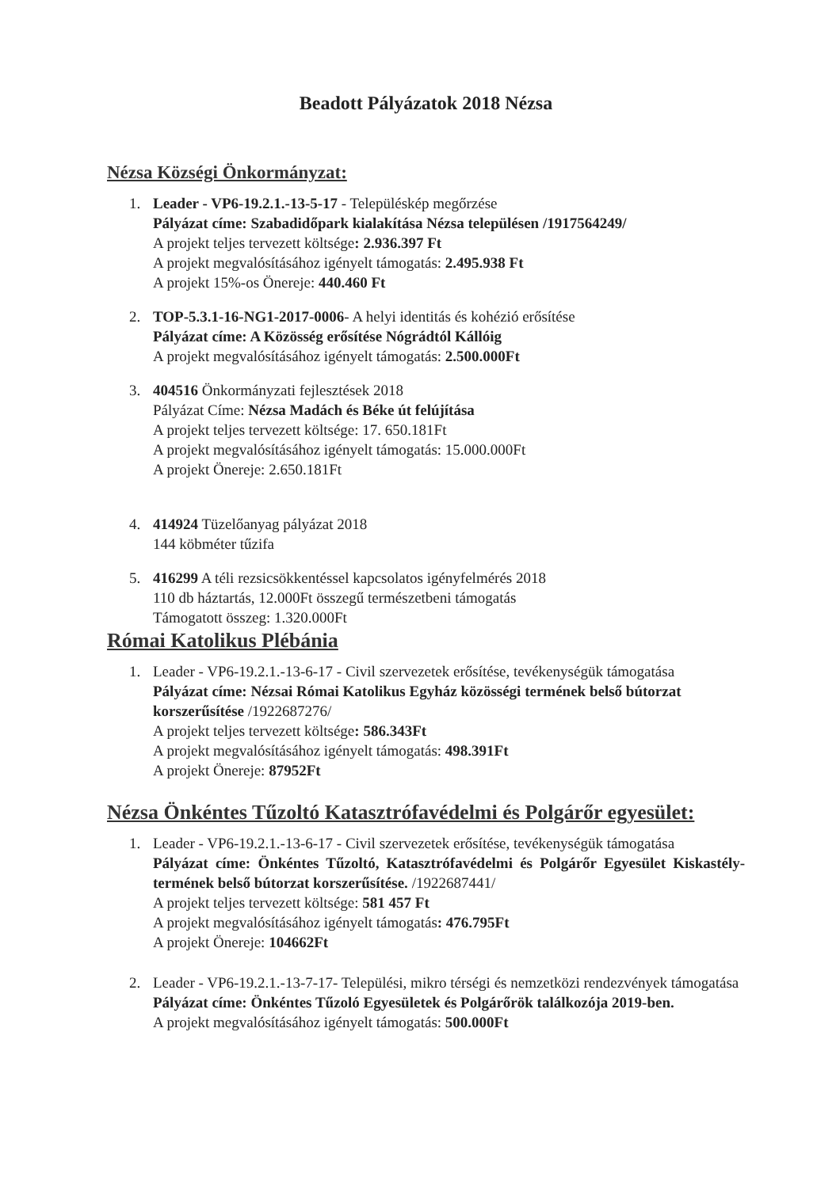Beadott Pályázatok 2018 Nézsa
Nézsa Községi Önkormányzat:
1. Leader - VP6-19.2.1.-13-5-17 - Településkép megőrzése
Pályázat címe: Szabadidőpark kialakítása Nézsa településen /1917564249/
A projekt teljes tervezett költsége: 2.936.397 Ft
A projekt megvalósításához igényelt támogatás: 2.495.938 Ft
A projekt 15%-os Önereje: 440.460 Ft
2. TOP-5.3.1-16-NG1-2017-0006- A helyi identitás és kohézió erősítése
Pályázat címe: A Közösség erősítése Nógrádtól Kállóig
A projekt megvalósításához igényelt támogatás: 2.500.000Ft
3. 404516 Önkormányzati fejlesztések 2018
Pályázat Címe: Nézsa Madách és Béke út felújítása
A projekt teljes tervezett költsége: 17. 650.181Ft
A projekt megvalósításához igényelt támogatás: 15.000.000Ft
A projekt Önereje: 2.650.181Ft
4. 414924 Tüzelőanyag pályázat 2018
144 köbméter tűzifa
5. 416299 A téli rezsicsökkentéssel kapcsolatos igényfelmérés 2018
110 db háztartás, 12.000Ft összegű természetbeni támogatás
Támogatott összeg: 1.320.000Ft
Római Katolikus Plébánia
1. Leader - VP6-19.2.1.-13-6-17 - Civil szervezetek erősítése, tevékenységük támogatása
Pályázat címe: Nézsai Római Katolikus Egyház közösségi termének belső bútorzat korszerűsítése /1922687276/
A projekt teljes tervezett költsége: 586.343Ft
A projekt megvalósításához igényelt támogatás: 498.391Ft
A projekt Önereje: 87952Ft
Nézsa Önkéntes Tűzoltó Katasztrófavédelmi és Polgárőr egyesület:
1. Leader - VP6-19.2.1.-13-6-17 - Civil szervezetek erősítése, tevékenységük támogatása
Pályázat címe: Önkéntes Tűzoltó, Katasztrófavédelmi és Polgárőr Egyesület Kiskastély-termének belső bútorzat korszerűsítése. /1922687441/
A projekt teljes tervezett költsége: 581 457 Ft
A projekt megvalósításához igényelt támogatás: 476.795Ft
A projekt Önereje: 104662Ft
2. Leader - VP6-19.2.1.-13-7-17- Települési, mikro térségi és nemzetközi rendezvények támogatása
Pályázat címe: Önkéntes Tűzoló Egyesületek és Polgárőrök találkozója 2019-ben.
A projekt megvalósításához igényelt támogatás: 500.000Ft